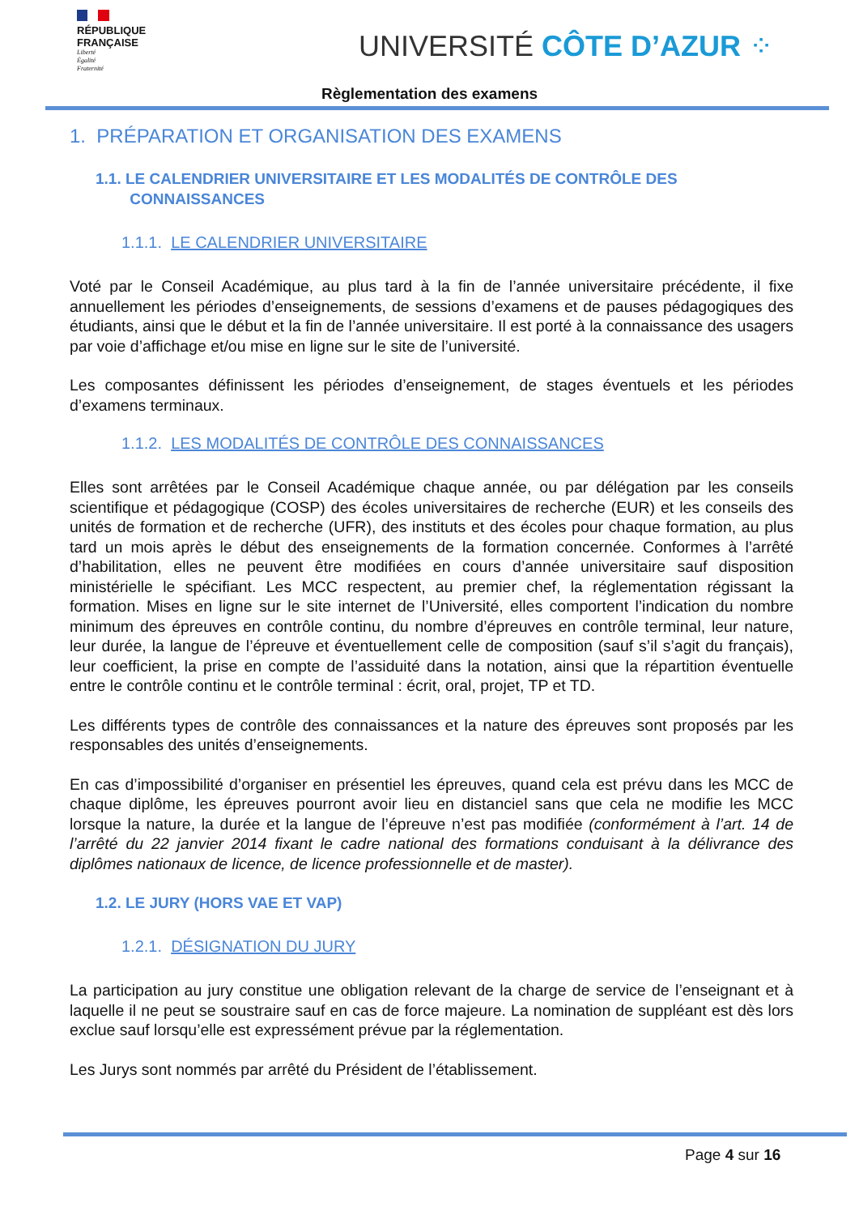RÉPUBLIQUE
FRANÇAISE
Liberté
Égalité
Fraternité
UNIVERSITÉ CÔTE D’AZUR ⁘
Règlementation des examens
1. PRÉPARATION ET ORGANISATION DES EXAMENS
1.1. LE CALENDRIER UNIVERSITAIRE ET LES MODALITÉS DE CONTRÔLE DES
CONNAISSANCES
1.1.1. LE CALENDRIER UNIVERSITAIRE
Voté par le Conseil Académique, au plus tard à la fin de l’année universitaire précédente, il fixe annuellement les périodes d’enseignements, de sessions d’examens et de pauses pédagogiques des étudiants, ainsi que le début et la fin de l’année universitaire. Il est porté à la connaissance des usagers par voie d’affichage et/ou mise en ligne sur le site de l’université.
Les composantes définissent les périodes d’enseignement, de stages éventuels et les périodes d’examens terminaux.
1.1.2. LES MODALITÉS DE CONTRÔLE DES CONNAISSANCES
Elles sont arrêtées par le Conseil Académique chaque année, ou par délégation par les conseils scientifique et pédagogique (COSP) des écoles universitaires de recherche (EUR) et les conseils des unités de formation et de recherche (UFR), des instituts et des écoles pour chaque formation, au plus tard un mois après le début des enseignements de la formation concernée. Conformes à l’arrêté d’habilitation, elles ne peuvent être modifiées en cours d’année universitaire sauf disposition ministérielle le spécifiant. Les MCC respectent, au premier chef, la réglementation régissant la formation. Mises en ligne sur le site internet de l’Université, elles comportent l’indication du nombre minimum des épreuves en contrôle continu, du nombre d’épreuves en contrôle terminal, leur nature, leur durée, la langue de l’épreuve et éventuellement celle de composition (sauf s’il s’agit du français), leur coefficient, la prise en compte de l’assiduité dans la notation, ainsi que la répartition éventuelle entre le contrôle continu et le contrôle terminal : écrit, oral, projet, TP et TD.
Les différents types de contrôle des connaissances et la nature des épreuves sont proposés par les responsables des unités d’enseignements.
En cas d’impossibilité d’organiser en présentiel les épreuves, quand cela est prévu dans les MCC de chaque diplôme, les épreuves pourront avoir lieu en distanciel sans que cela ne modifie les MCC lorsque la nature, la durée et la langue de l’épreuve n’est pas modifiée (conformément à l’art. 14 de l’arrêté du 22 janvier 2014 fixant le cadre national des formations conduisant à la délivrance des diplômes nationaux de licence, de licence professionnelle et de master).
1.2. LE JURY (HORS VAE ET VAP)
1.2.1. DÉSIGNATION DU JURY
La participation au jury constitue une obligation relevant de la charge de service de l’enseignant et à laquelle il ne peut se soustraire sauf en cas de force majeure. La nomination de suppléant est dès lors exclue sauf lorsqu’elle est expressément prévue par la réglementation.
Les Jurys sont nommés par arrêté du Président de l’établissement.
Page 4 sur 16